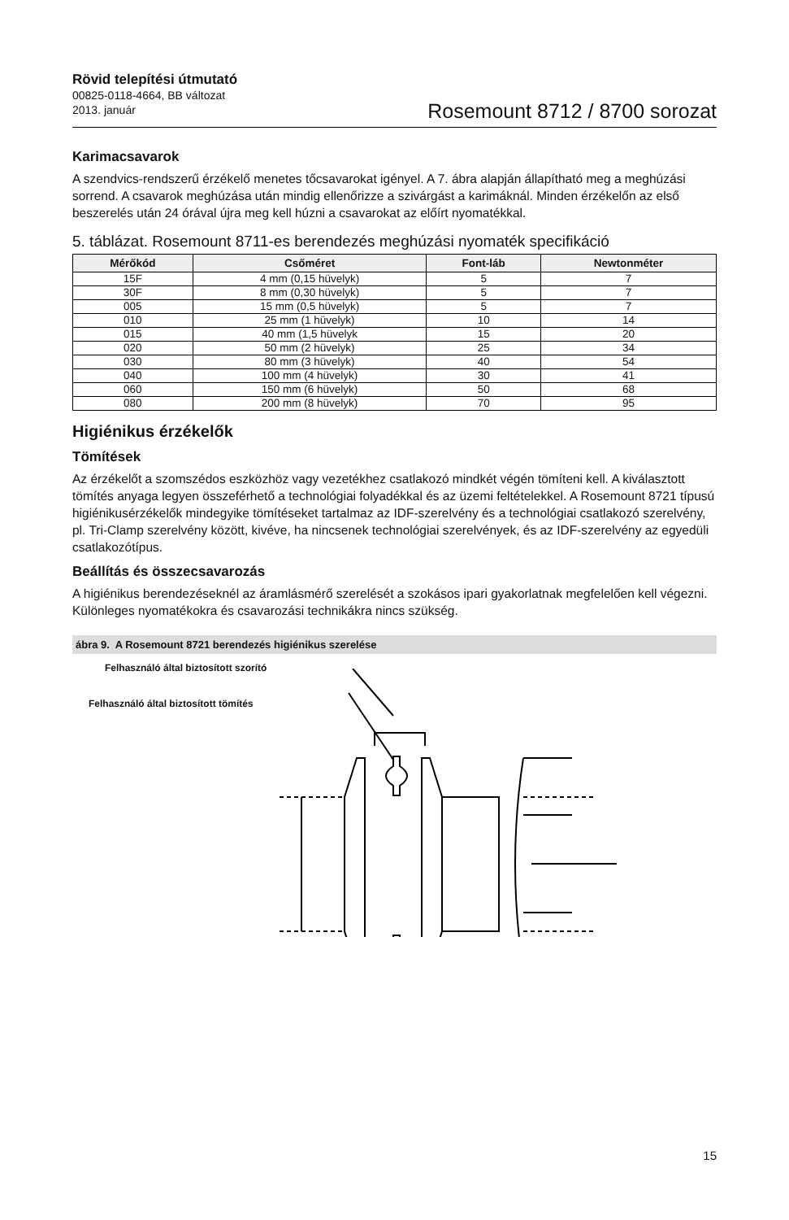Rövid telepítési útmutató
00825-0118-4664, BB változat
2013. január
Rosemount 8712 / 8700 sorozat
Karimacsavarok
A szendvics-rendszerű érzékelő menetes tőcsavarokat igényel. A 7. ábra alapján állapítható meg a meghúzási sorrend. A csavarok meghúzása után mindig ellenőrizze a szivárgást a karimáknál. Minden érzékelőn az első beszerelés után 24 órával újra meg kell húzni a csavarokat az előírt nyomatékkal.
5. táblázat. Rosemount 8711-es berendezés meghúzási nyomaték specifikáció
| Mérőkód | Csőméret | Font-láb | Newtonméter |
| --- | --- | --- | --- |
| 15F | 4 mm (0,15 hüvelyk) | 5 | 7 |
| 30F | 8 mm (0,30 hüvelyk) | 5 | 7 |
| 005 | 15 mm (0,5 hüvelyk) | 5 | 7 |
| 010 | 25 mm (1 hüvelyk) | 10 | 14 |
| 015 | 40 mm (1,5 hüvelyk | 15 | 20 |
| 020 | 50 mm (2 hüvelyk) | 25 | 34 |
| 030 | 80 mm (3 hüvelyk) | 40 | 54 |
| 040 | 100 mm (4 hüvelyk) | 30 | 41 |
| 060 | 150 mm (6 hüvelyk) | 50 | 68 |
| 080 | 200 mm (8 hüvelyk) | 70 | 95 |
Higiénikus érzékelők
Tömítések
Az érzékelőt a szomszédos eszközhöz vagy vezetékhez csatlakozó mindkét végén tömíteni kell. A kiválasztott tömítés anyaga legyen összeférhető a technológiai folyadékkal és az üzemi feltételekkel. A Rosemount 8721 típusú higiénikusérzékelők mindegyike tömítéseket tartalmaz az IDF-szerelvény és a technológiai csatlakozó szerelvény, pl. Tri-Clamp szerelvény között, kivéve, ha nincsenek technológiai szerelvények, és az IDF-szerelvény az egyedüli csatlakozótípus.
Beállítás és összecsavarozás
A higiénikus berendezéseknél az áramlásmérő szerelését a szokásos ipari gyakorlatnak megfelelően kell végezni. Különleges nyomatékokra és csavarozási technikákra nincs szükség.
ábra 9. A Rosemount 8721 berendezés higiénikus szerelése
Felhasználó által biztosított szorító
Felhasználó által biztosított tömítés
15